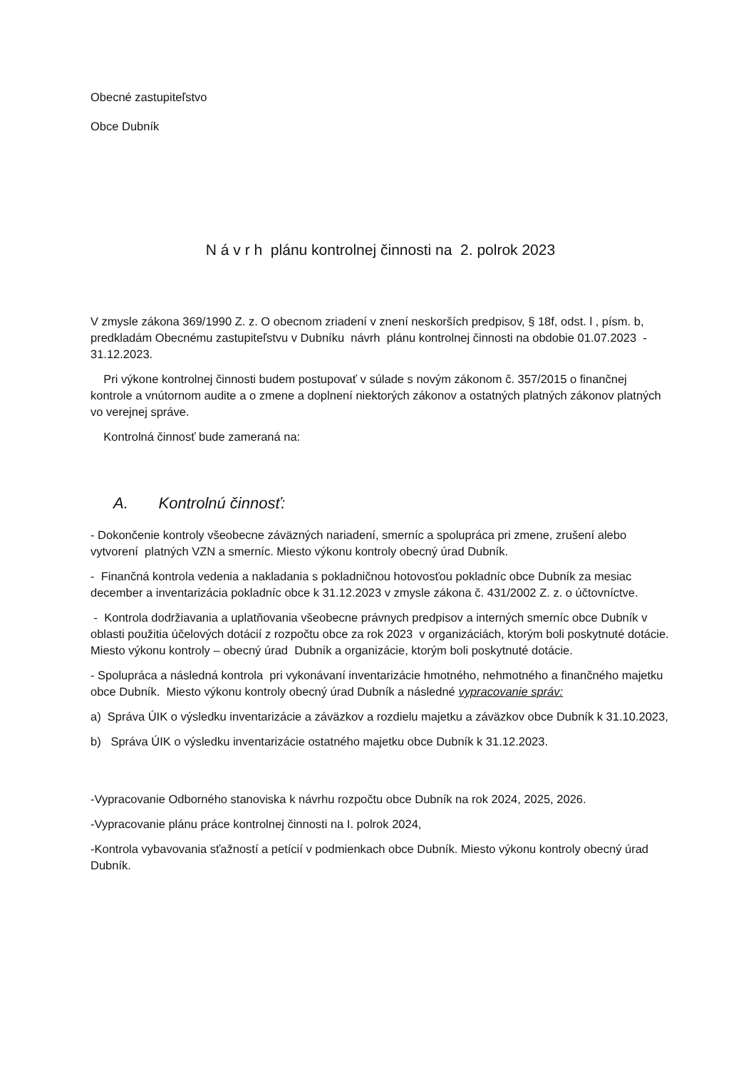Obecné zastupiteľstvo
Obce Dubník
N á v r h plánu kontrolnej činnosti na 2. polrok 2023
V zmysle zákona 369/1990 Z. z. O obecnom zriadení v znení neskorších predpisov, § 18f, odst. l , písm. b, predkladám Obecnému zastupiteľstvu v Dubníku návrh plánu kontrolnej činnosti na obdobie 01.07.2023 - 31.12.2023.
Pri výkone kontrolnej činnosti budem postupovať v súlade s novým zákonom č. 357/2015 o finančnej kontrole a vnútornom audite a o zmene a doplnení niektorých zákonov a ostatných platných zákonov platných vo verejnej správe.
Kontrolná činnosť bude zameraná na:
A. Kontrolnú činnosť:
- Dokončenie kontroly všeobecne záväzných nariadení, smerníc a spolupráca pri zmene, zrušení alebo vytvorení platných VZN a smerníc. Miesto výkonu kontroly obecný úrad Dubník.
- Finančná kontrola vedenia a nakladania s pokladničnou hotovosťou pokladníc obce Dubník za mesiac december a inventarizácia pokladníc obce k 31.12.2023 v zmysle zákona č. 431/2002 Z. z. o účtovníctve.
- Kontrola dodržiavania a uplatňovania všeobecne právnych predpisov a interných smerníc obce Dubník v oblasti použitia účelových dotácií z rozpočtu obce za rok 2023 v organizáciách, ktorým boli poskytnuté dotácie. Miesto výkonu kontroly – obecný úrad Dubník a organizácie, ktorým boli poskytnuté dotácie.
- Spolupráca a následná kontrola pri vykonávaní inventarizácie hmotného, nehmotného a finančného majetku obce Dubník. Miesto výkonu kontroly obecný úrad Dubník a následné vypracovanie správ:
a) Správa ÚIK o výsledku inventarizácie a záväzkov a rozdielu majetku a záväzkov obce Dubník k 31.10.2023,
b) Správa ÚIK o výsledku inventarizácie ostatného majetku obce Dubník k 31.12.2023.
-Vypracovanie Odborného stanoviska k návrhu rozpočtu obce Dubník na rok 2024, 2025, 2026.
-Vypracovanie plánu práce kontrolnej činnosti na I. polrok 2024,
-Kontrola vybavovania sťažností a petícií v podmienkach obce Dubník. Miesto výkonu kontroly obecný úrad Dubník.